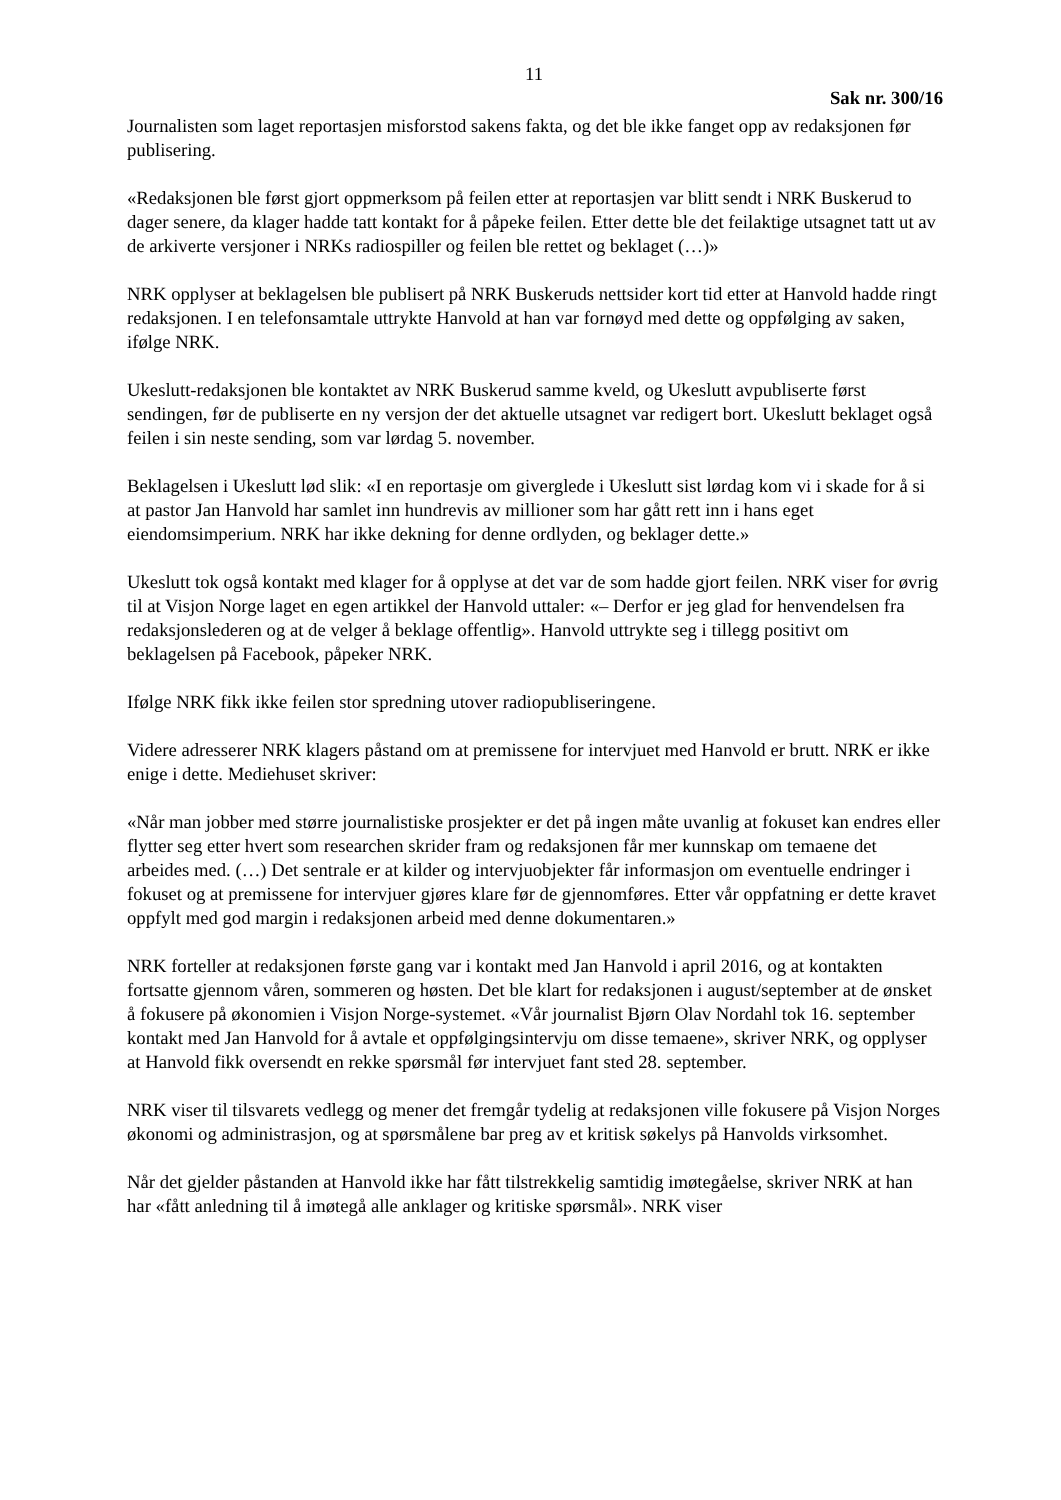11
Sak nr. 300/16
Journalisten som laget reportasjen misforstod sakens fakta, og det ble ikke fanget opp av redaksjonen før publisering.
«Redaksjonen ble først gjort oppmerksom på feilen etter at reportasjen var blitt sendt i NRK Buskerud to dager senere, da klager hadde tatt kontakt for å påpeke feilen. Etter dette ble det feilaktige utsagnet tatt ut av de arkiverte versjoner i NRKs radiospiller og feilen ble rettet og beklaget (…)»
NRK opplyser at beklagelsen ble publisert på NRK Buskeruds nettsider kort tid etter at Hanvold hadde ringt redaksjonen. I en telefonsamtale uttrykte Hanvold at han var fornøyd med dette og oppfølging av saken, ifølge NRK.
Ukeslutt-redaksjonen ble kontaktet av NRK Buskerud samme kveld, og Ukeslutt avpubliserte først sendingen, før de publiserte en ny versjon der det aktuelle utsagnet var redigert bort. Ukeslutt beklaget også feilen i sin neste sending, som var lørdag 5. november.
Beklagelsen i Ukeslutt lød slik: «I en reportasje om giverglede i Ukeslutt sist lørdag kom vi i skade for å si at pastor Jan Hanvold har samlet inn hundrevis av millioner som har gått rett inn i hans eget eiendomsimperium. NRK har ikke dekning for denne ordlyden, og beklager dette.»
Ukeslutt tok også kontakt med klager for å opplyse at det var de som hadde gjort feilen. NRK viser for øvrig til at Visjon Norge laget en egen artikkel der Hanvold uttaler: «– Derfor er jeg glad for henvendelsen fra redaksjonslederen og at de velger å beklage offentlig». Hanvold uttrykte seg i tillegg positivt om beklagelsen på Facebook, påpeker NRK.
Ifølge NRK fikk ikke feilen stor spredning utover radiopubliseringene.
Videre adresserer NRK klagers påstand om at premissene for intervjuet med Hanvold er brutt. NRK er ikke enige i dette. Mediehuset skriver:
«Når man jobber med større journalistiske prosjekter er det på ingen måte uvanlig at fokuset kan endres eller flytter seg etter hvert som researchen skrider fram og redaksjonen får mer kunnskap om temaene det arbeides med. (…) Det sentrale er at kilder og intervjuobjekter får informasjon om eventuelle endringer i fokuset og at premissene for intervjuer gjøres klare før de gjennomføres. Etter vår oppfatning er dette kravet oppfylt med god margin i redaksjonen arbeid med denne dokumentaren.»
NRK forteller at redaksjonen første gang var i kontakt med Jan Hanvold i april 2016, og at kontakten fortsatte gjennom våren, sommeren og høsten. Det ble klart for redaksjonen i august/september at de ønsket å fokusere på økonomien i Visjon Norge-systemet. «Vår journalist Bjørn Olav Nordahl tok 16. september kontakt med Jan Hanvold for å avtale et oppfølgingsintervju om disse temaene», skriver NRK, og opplyser at Hanvold fikk oversendt en rekke spørsmål før intervjuet fant sted 28. september.
NRK viser til tilsvarets vedlegg og mener det fremgår tydelig at redaksjonen ville fokusere på Visjon Norges økonomi og administrasjon, og at spørsmålene bar preg av et kritisk søkelys på Hanvolds virksomhet.
Når det gjelder påstanden at Hanvold ikke har fått tilstrekkelig samtidig imøtegåelse, skriver NRK at han har «fått anledning til å imøtegå alle anklager og kritiske spørsmål». NRK viser